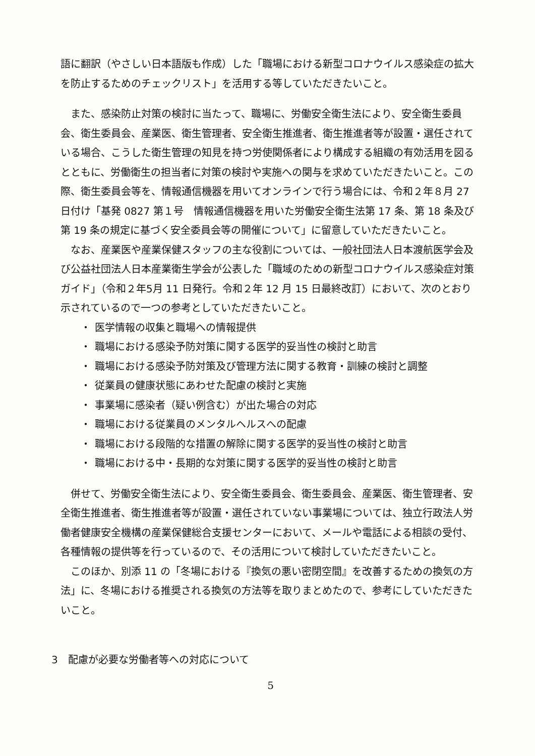語に翻訳（やさしい日本語版も作成）した「職場における新型コロナウイルス感染症の拡大を防止するためのチェックリスト」を活用する等していただきたいこと。
また、感染防止対策の検討に当たって、職場に、労働安全衛生法により、安全衛生委員会、衛生委員会、産業医、衛生管理者、安全衛生推進者、衛生推進者等が設置・選任されている場合、こうした衛生管理の知見を持つ労使関係者により構成する組織の有効活用を図るとともに、労働衛生の担当者に対策の検討や実施への関与を求めていただきたいこと。この際、衛生委員会等を、情報通信機器を用いてオンラインで行う場合には、令和２年８月 27 日付け「基発 0827 第１号　情報通信機器を用いた労働安全衛生法第 17 条、第 18 条及び第 19 条の規定に基づく安全委員会等の開催について」に留意していただきたいこと。
なお、産業医や産業保健スタッフの主な役割については、一般社団法人日本渡航医学会及び公益社団法人日本産業衛生学会が公表した「職域のための新型コロナウイルス感染症対策ガイド」（令和２年5月 11 日発行。令和２年 12 月 15 日最終改訂）において、次のとおり示されているので一つの参考としていただきたいこと。
・ 医学情報の収集と職場への情報提供
・ 職場における感染予防対策に関する医学的妥当性の検討と助言
・ 職場における感染予防対策及び管理方法に関する教育・訓練の検討と調整
・ 従業員の健康状態にあわせた配慮の検討と実施
・ 事業場に感染者（疑い例含む）が出た場合の対応
・ 職場における従業員のメンタルヘルスへの配慮
・ 職場における段階的な措置の解除に関する医学的妥当性の検討と助言
・ 職場における中・長期的な対策に関する医学的妥当性の検討と助言
併せて、労働安全衛生法により、安全衛生委員会、衛生委員会、産業医、衛生管理者、安全衛生推進者、衛生推進者等が設置・選任されていない事業場については、独立行政法人労働者健康安全機構の産業保健総合支援センターにおいて、メールや電話による相談の受付、各種情報の提供等を行っているので、その活用について検討していただきたいこと。
このほか、別添 11 の「冬場における『換気の悪い密閉空間』を改善するための換気の方法」に、冬場における推奨される換気の方法等を取りまとめたので、参考にしていただきたいこと。
3　配慮が必要な労働者等への対応について
5